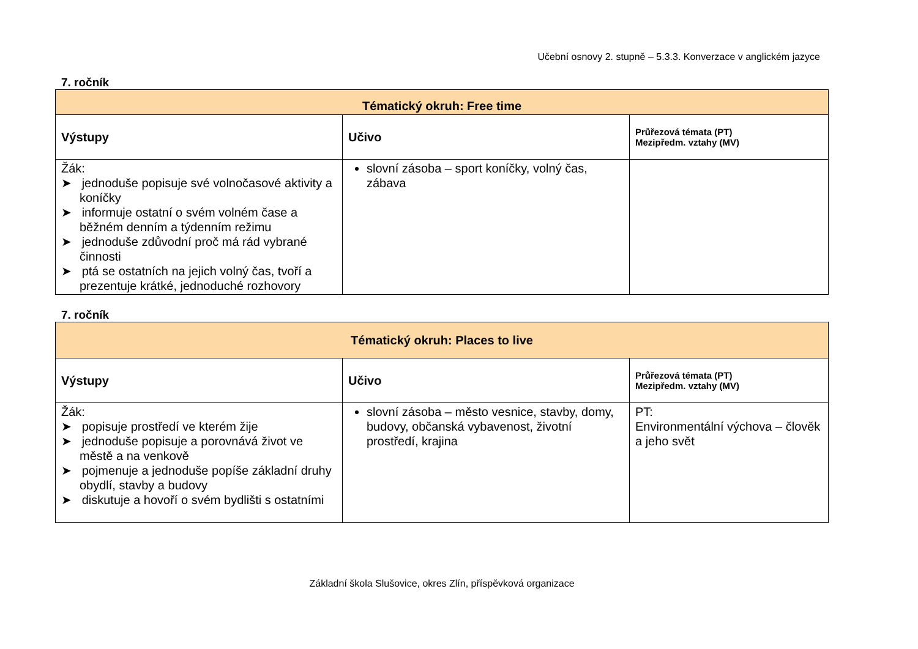Učební osnovy 2. stupně – 5.3.3. Konverzace v anglickém jazyce
7. ročník
| Tématický okruh: Free time | | |
| --- | --- | --- |
| Výstupy | Učivo | Průřezová témata (PT) Mezipředm. vztahy (MV) |
| Žák: ➤ jednoduše popisuje své volnočasové aktivity a koníčky ➤ informuje ostatní o svém volném čase a běžném denním a týdenním režimu ➤ jednoduše zdůvodní proč má rád vybrané činnosti ➤ ptá se ostatních na jejich volný čas, tvoří a prezentuje krátké, jednoduché rozhovory | slovní zásoba – sport koníčky, volný čas, zábava | |
7. ročník
| Tématický okruh: Places to live | | |
| --- | --- | --- |
| Výstupy | Učivo | Průřezová témata (PT) Mezipředm. vztahy (MV) |
| Žák: ➤ popisuje prostředí ve kterém žije ➤ jednoduše popisuje a porovnává život ve městě a na venkově ➤ pojmenuje a jednoduše popíše základní druhy obydlí, stavby a budovy ➤ diskutuje a hovoří o svém bydlišti s ostatními | slovní zásoba – město vesnice, stavby, domy, budovy, občanská vybavenost, životní prostředí, krajina | PT: Environmentální výchova – člověk a jeho svět |
Základní škola Slušovice, okres Zlín, příspěvková organizace